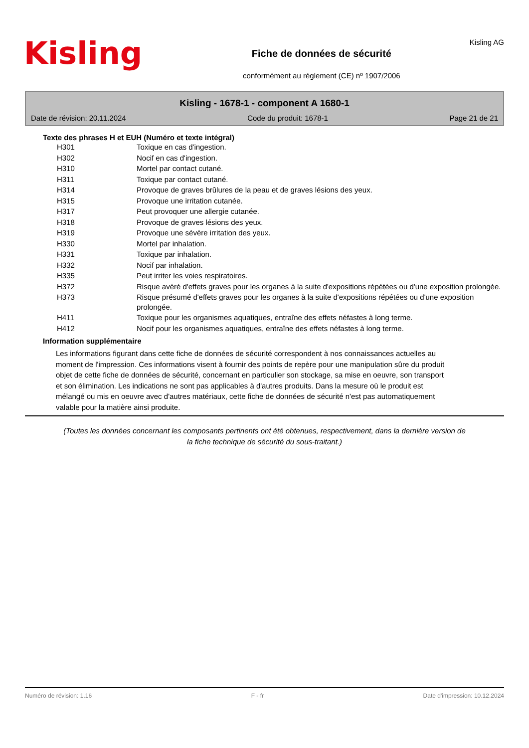Kisling
Fiche de données de sécurité
conformément au règlement (CE) nº 1907/2006
Kisling AG
Kisling - 1678-1 - component A 1680-1
Date de révision: 20.11.2024 Code du produit: 1678-1 Page 21 de 21
Texte des phrases H et EUH (Numéro et texte intégral)
| H301 | Toxique en cas d'ingestion. |
| H302 | Nocif en cas d'ingestion. |
| H310 | Mortel par contact cutané. |
| H311 | Toxique par contact cutané. |
| H314 | Provoque de graves brûlures de la peau et de graves lésions des yeux. |
| H315 | Provoque une irritation cutanée. |
| H317 | Peut provoquer une allergie cutanée. |
| H318 | Provoque de graves lésions des yeux. |
| H319 | Provoque une sévère irritation des yeux. |
| H330 | Mortel par inhalation. |
| H331 | Toxique par inhalation. |
| H332 | Nocif par inhalation. |
| H335 | Peut irriter les voies respiratoires. |
| H372 | Risque avéré d'effets graves pour les organes à la suite d'expositions répétées ou d'une exposition prolongée. |
| H373 | Risque présumé d'effets graves pour les organes à la suite d'expositions répétées ou d'une exposition prolongée. |
| H411 | Toxique pour les organismes aquatiques, entraîne des effets néfastes à long terme. |
| H412 | Nocif pour les organismes aquatiques, entraîne des effets néfastes à long terme. |
Information supplémentaire
Les informations figurant dans cette fiche de données de sécurité correspondent à nos connaissances actuelles au moment de l'impression. Ces informations visent à fournir des points de repère pour une manipulation sûre du produit objet de cette fiche de données de sécurité, concernant en particulier son stockage, sa mise en oeuvre, son transport et son élimination. Les indications ne sont pas applicables à d'autres produits. Dans la mesure où le produit est mélangé ou mis en oeuvre avec d'autres matériaux, cette fiche de données de sécurité n'est pas automatiquement valable pour la matière ainsi produite.
(Toutes les données concernant les composants pertinents ont été obtenues, respectivement, dans la dernière version de la fiche technique de sécurité du sous-traitant.)
Numéro de révision: 1.16 F - fr Date d'impression: 10.12.2024